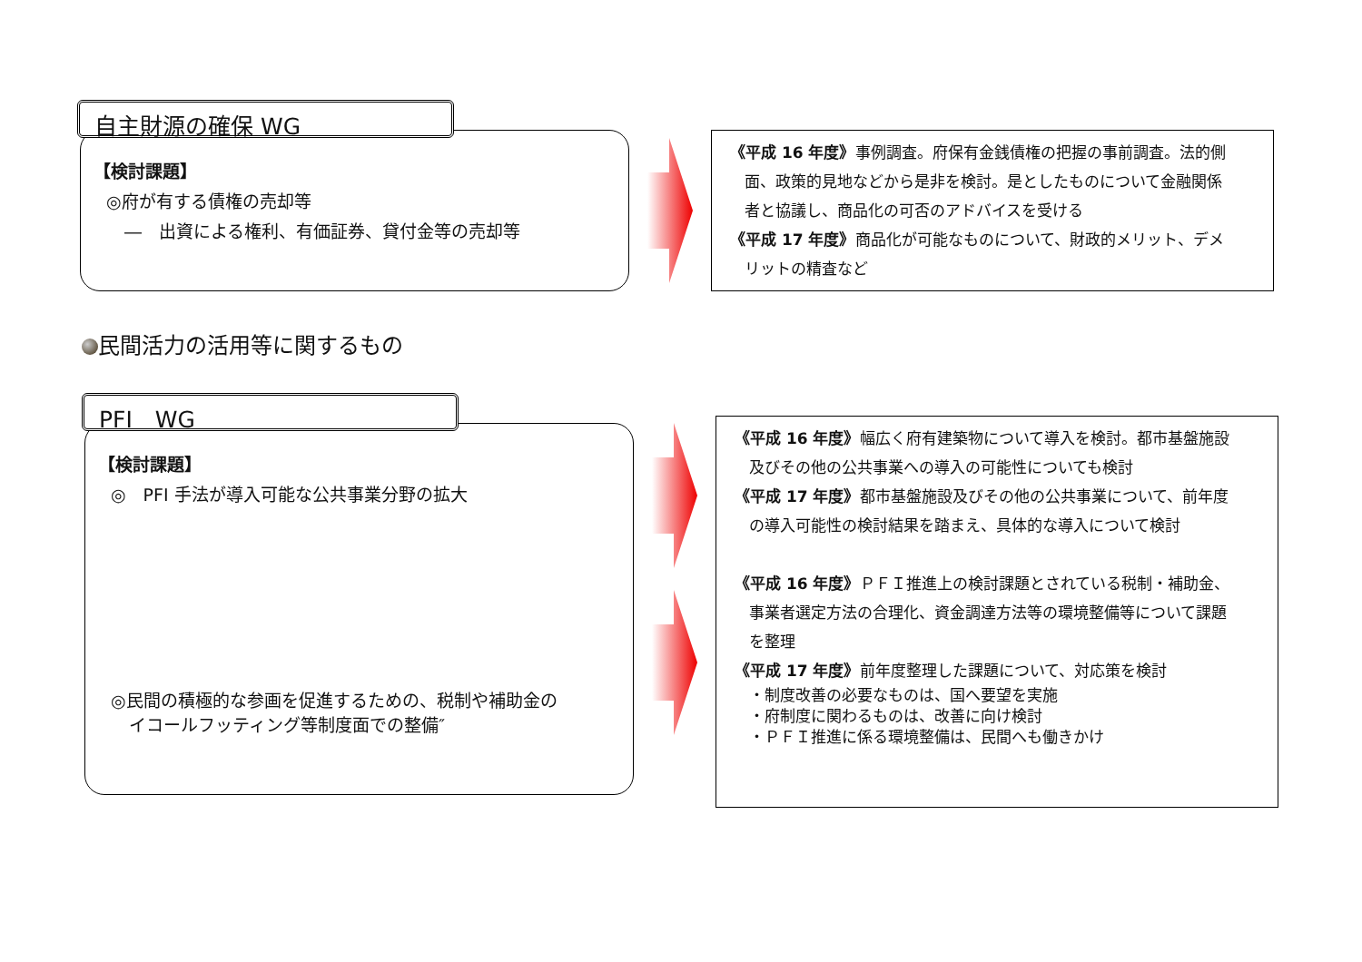自主財源の確保 WG
【検討課題】
◎府が有する債権の売却等
―　出資による権利、有価証券、貸付金等の売却等
《平成 16 年度》事例調査。府保有金銭債権の把握の事前調査。法的側
面、政策的見地などから是非を検討。是としたものについて金融関係
者と協議し、商品化の可否のアドバイスを受ける
《平成 17 年度》商品化が可能なものについて、財政的メリット、デメ
リットの精査など
民間活力の活用等に関するもの
PFI　WG
【検討課題】
◎　PFI 手法が導入可能な公共事業分野の拡大
◎民間の積極的な参画を促進するための、税制や補助金の
イコールフッティング等制度面での整備″
《平成 16 年度》幅広く府有建築物について導入を検討。都市基盤施設
及びその他の公共事業への導入の可能性についても検討
《平成 17 年度》都市基盤施設及びその他の公共事業について、前年度
の導入可能性の検討結果を踏まえ、具体的な導入について検討
《平成 16 年度》ＰＦＩ推進上の検討課題とされている税制・補助金、
事業者選定方法の合理化、資金調達方法等の環境整備等について課題
を整理
《平成 17 年度》前年度整理した課題について、対応策を検討
・制度改善の必要なものは、国へ要望を実施
・府制度に関わるものは、改善に向け検討
・ＰＦＩ推進に係る環境整備は、民間へも働きかけ